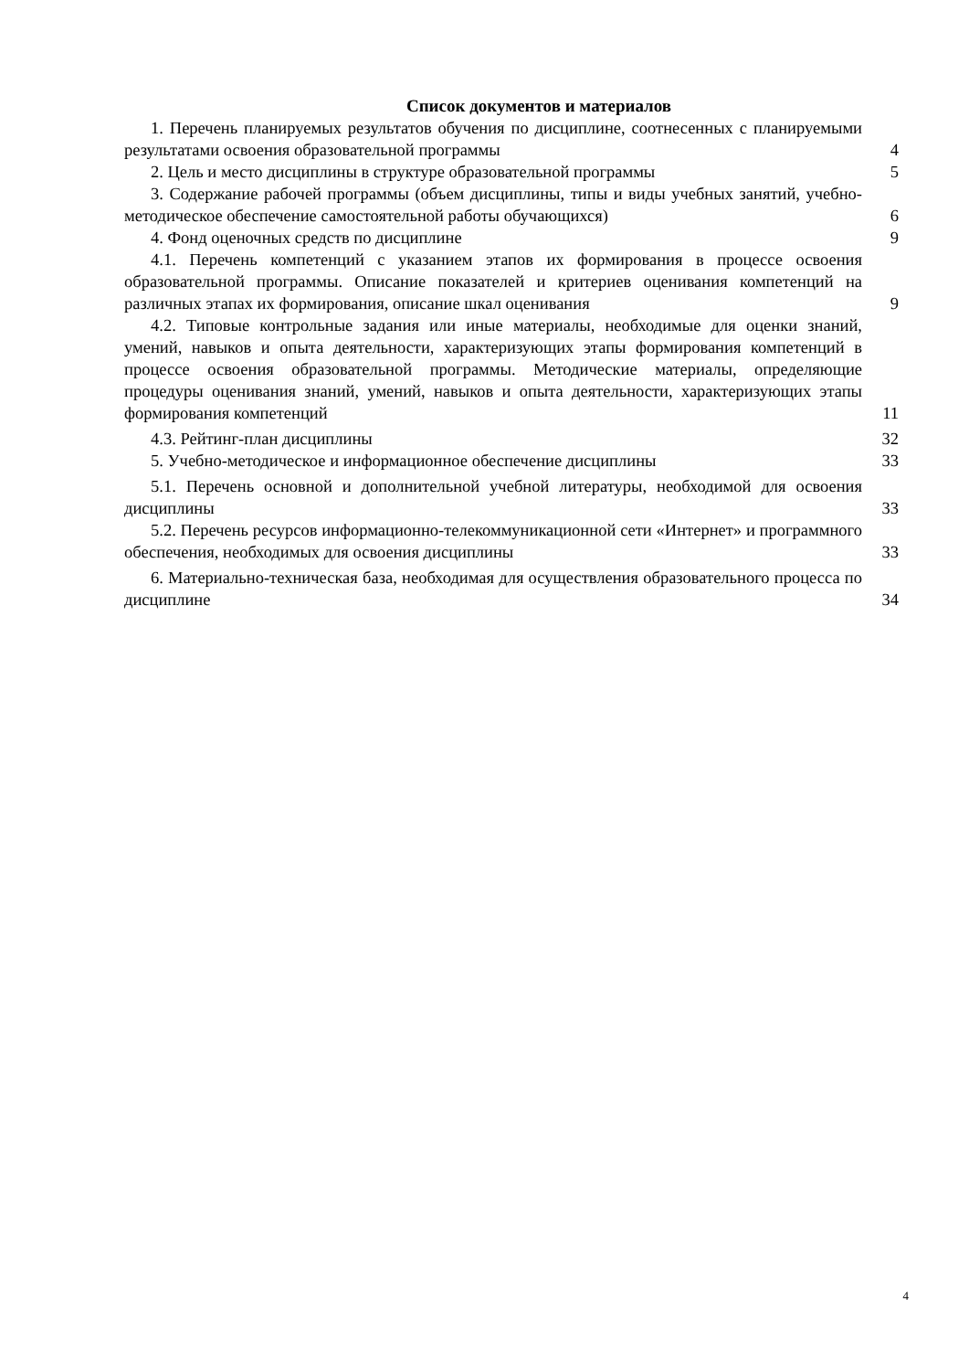Список документов и материалов
1. Перечень планируемых результатов обучения по дисциплине, соотнесенных с планируемыми результатами освоения образовательной программы
4
2. Цель и место дисциплины в структуре образовательной программы
5
3. Содержание рабочей программы (объем дисциплины, типы и виды учебных занятий, учебно-методическое обеспечение самостоятельной работы обучающихся)
6
4. Фонд оценочных средств по дисциплине
9
4.1. Перечень компетенций с указанием этапов их формирования в процессе освоения образовательной программы. Описание показателей и критериев оценивания компетенций на различных этапах их формирования, описание шкал оценивания
9
4.2. Типовые контрольные задания или иные материалы, необходимые для оценки знаний, умений, навыков и опыта деятельности, характеризующих этапы формирования компетенций в процессе освоения образовательной программы. Методические материалы, определяющие процедуры оценивания знаний, умений, навыков и опыта деятельности, характеризующих этапы формирования компетенций
11
4.3. Рейтинг-план дисциплины
32
5. Учебно-методическое и информационное обеспечение дисциплины
33
5.1. Перечень основной и дополнительной учебной литературы, необходимой для освоения дисциплины
33
5.2. Перечень ресурсов информационно-телекоммуникационной сети «Интернет» и программного обеспечения, необходимых для освоения дисциплины
33
6. Материально-техническая база, необходимая для осуществления образовательного процесса по дисциплине
34
4